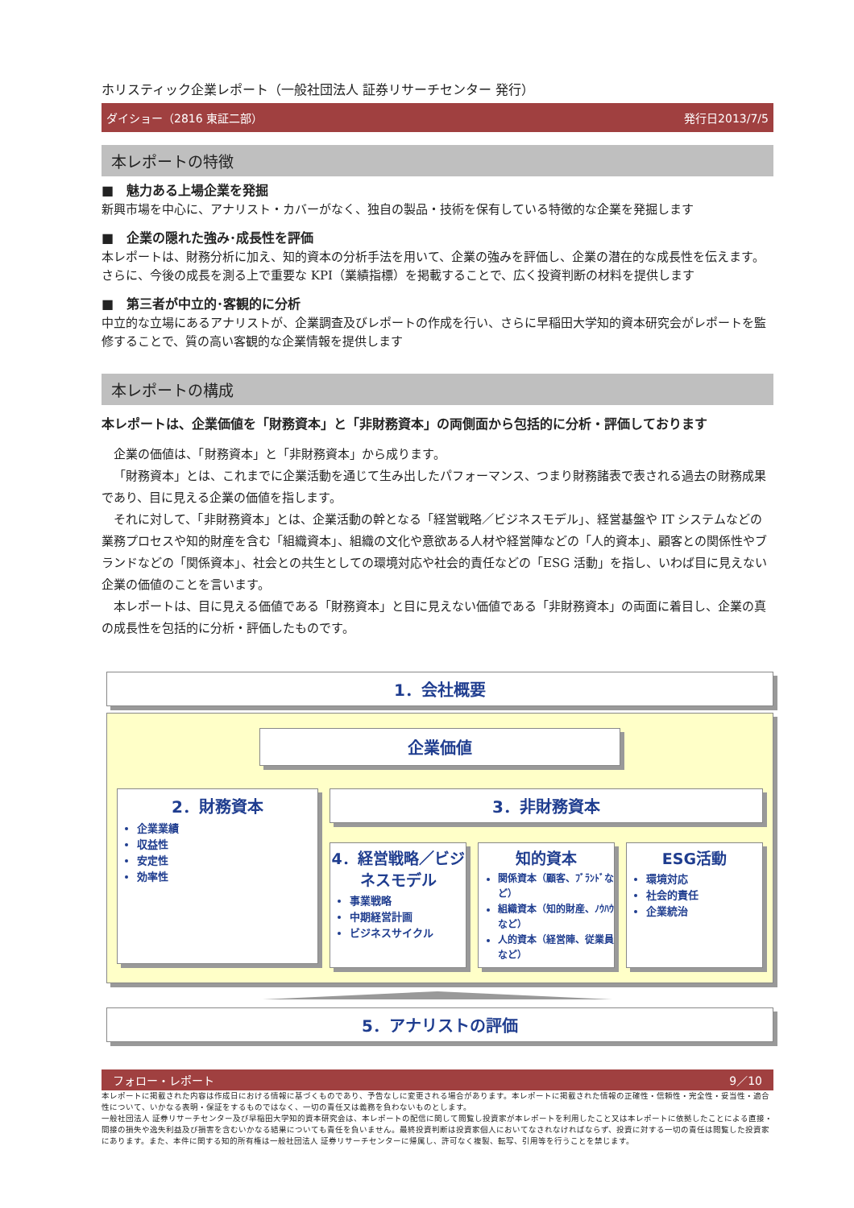ホリスティック企業レポート（一般社団法人 証券リサーチセンター 発行）
ダイショー（2816 東証二部） 発行日2013/7/5
本レポートの特徴
■　魅力ある上場企業を発掘
新興市場を中心に、アナリスト・カバーがなく、独自の製品・技術を保有している特徴的な企業を発掘します
■　企業の隠れた強み･成長性を評価
本レポートは、財務分析に加え、知的資本の分析手法を用いて、企業の強みを評価し、企業の潜在的な成長性を伝えます。さらに、今後の成長を測る上で重要な KPI（業績指標）を掲載することで、広く投資判断の材料を提供します
■　第三者が中立的･客観的に分析
中立的な立場にあるアナリストが、企業調査及びレポートの作成を行い、さらに早稲田大学知的資本研究会がレポートを監修することで、質の高い客観的な企業情報を提供します
本レポートの構成
本レポートは、企業価値を「財務資本」と「非財務資本」の両側面から包括的に分析・評価しております
企業の価値は、「財務資本」と「非財務資本」から成ります。
「財務資本」とは、これまでに企業活動を通じて生み出したパフォーマンス、つまり財務諸表で表される過去の財務成果であり、目に見える企業の価値を指します。
それに対して、「非財務資本」とは、企業活動の幹となる「経営戦略／ビジネスモデル」、経営基盤や IT システムなどの業務プロセスや知的財産を含む「組織資本」、組織の文化や意欲ある人材や経営陣などの「人的資本」、顧客との関係性やブランドなどの「関係資本」、社会との共生としての環境対応や社会的責任などの「ESG 活動」を指し、いわば目に見えない企業の価値のことを言います。
本レポートは、目に見える価値である「財務資本」と目に見えない価値である「非財務資本」の両面に着目し、企業の真の成長性を包括的に分析・評価したものです。
1．会社概要
企業価値
2．財務資本
企業業績
収益性
安定性
効率性
3．非財務資本
4．経営戦略／ビジネスモデル
事業戦略
中期経営計画
ビジネスサイクル
知的資本
関係資本（顧客、ﾌﾞﾗﾝﾄﾞなど）
組織資本（知的財産、ﾉｳﾊｳなど）
人的資本（経営陣、従業員など）
ESG活動
環境対応
社会的責任
企業統治
5．アナリストの評価
フォロー・レポート 9／10
本レポートに掲載された内容は作成日における情報に基づくものであり、予告なしに変更される場合があります。本レポートに掲載された情報の正確性・信頼性・完全性・妥当性・適合性について、いかなる表明・保証をするものではなく、一切の責任又は義務を負わないものとします。
一般社団法人 証券リサーチセンター及び早稲田大学知的資本研究会は、本レポートの配信に関して閲覧し投資家が本レポートを利用したこと又は本レポートに依拠したことによる直接・間接の損失や逸失利益及び損害を含むいかなる結果についても責任を負いません。最終投資判断は投資家個人においてなされなければならず、投資に対する一切の責任は閲覧した投資家にあります。また、本件に関する知的所有権は一般社団法人 証券リサーチセンターに帰属し、許可なく複製、転写、引用等を行うことを禁じます。